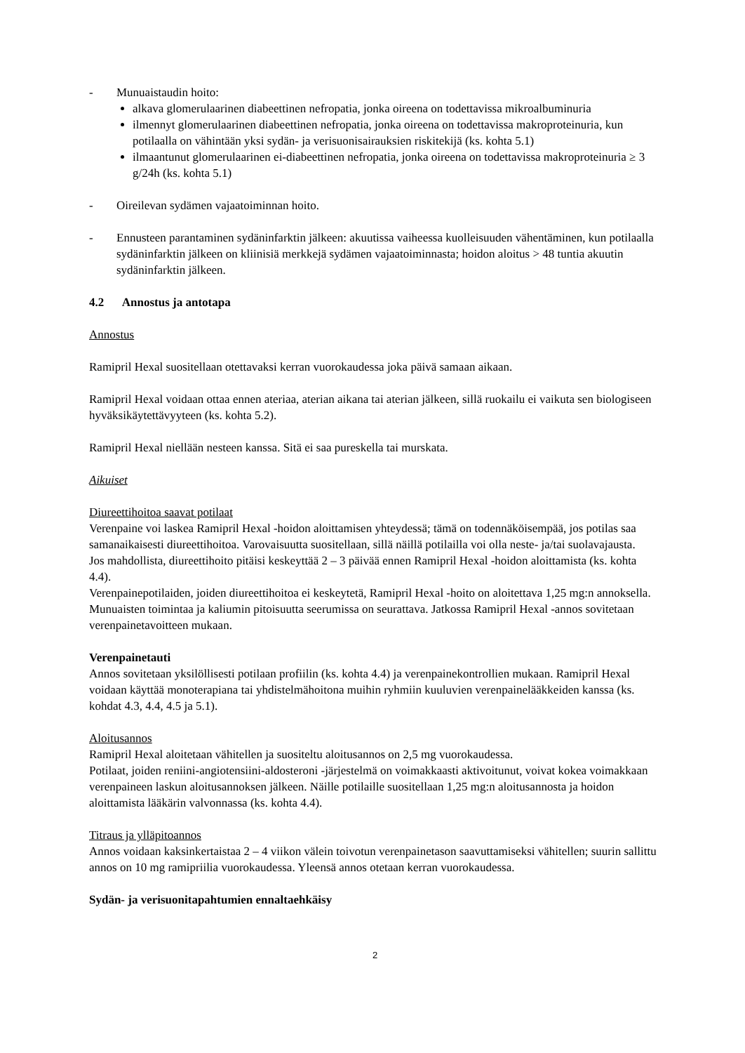- Munuaistaudin hoito:
alkava glomerulaarinen diabeettinen nefropatia, jonka oireena on todettavissa mikroalbuminuria
ilmennyt glomerulaarinen diabeettinen nefropatia, jonka oireena on todettavissa makroproteinuria, kun potilaalla on vähintään yksi sydän- ja verisuonisairauksien riskitekijä (ks. kohta 5.1)
ilmaantunut glomerulaarinen ei-diabeettinen nefropatia, jonka oireena on todettavissa makroproteinuria ≥ 3 g/24h (ks. kohta 5.1)
- Oireilevan sydämen vajaatoiminnan hoito.
- Ennusteen parantaminen sydäninfarktin jälkeen: akuutissa vaiheessa kuolleisuuden vähentäminen, kun potilaalla sydäninfarktin jälkeen on kliinisiä merkkejä sydämen vajaatoiminnasta; hoidon aloitus > 48 tuntia akuutin sydäninfarktin jälkeen.
4.2 Annostus ja antotapa
Annostus
Ramipril Hexal suositellaan otettavaksi kerran vuorokaudessa joka päivä samaan aikaan.
Ramipril Hexal voidaan ottaa ennen ateriaa, aterian aikana tai aterian jälkeen, sillä ruokailu ei vaikuta sen biologiseen hyväksikäytettävyyteen (ks. kohta 5.2).
Ramipril Hexal niellään nesteen kanssa. Sitä ei saa pureskella tai murskata.
Aikuiset
Diureettihoitoa saavat potilaat
Verenpaine voi laskea Ramipril Hexal -hoidon aloittamisen yhteydessä; tämä on todennäköisempää, jos potilas saa samanaikaisesti diureettihoitoa. Varovaisuutta suositellaan, sillä näillä potilailla voi olla neste- ja/tai suolavajausta.
Jos mahdollista, diureettihoito pitäisi keskeyttää 2 – 3 päivää ennen Ramipril Hexal -hoidon aloittamista (ks. kohta 4.4).
Verenpainepotilaiden, joiden diureettihoitoa ei keskeytetä, Ramipril Hexal -hoito on aloitettava 1,25 mg:n annoksella. Munuaisten toimintaa ja kaliumin pitoisuutta seerumissa on seurattava. Jatkossa Ramipril Hexal -annos sovitetaan verenpainetavoitteen mukaan.
Verenpainetauti
Annos sovitetaan yksilöllisesti potilaan profiilin (ks. kohta 4.4) ja verenpainekontrollien mukaan. Ramipril Hexal voidaan käyttää monoterapiana tai yhdistelmähoitona muihin ryhmiin kuuluvien verenpainelääkkeiden kanssa (ks. kohdat 4.3, 4.4, 4.5 ja 5.1).
Aloitusannos
Ramipril Hexal aloitetaan vähitellen ja suositeltu aloitusannos on 2,5 mg vuorokaudessa.
Potilaat, joiden reniini-angiotensiini-aldosteroni -järjestelmä on voimakkaasti aktivoitunut, voivat kokea voimakkaan verenpaineen laskun aloitusannoksen jälkeen. Näille potilaille suositellaan 1,25 mg:n aloitusannosta ja hoidon aloittamista lääkärin valvonnassa (ks. kohta 4.4).
Titraus ja ylläpitoannos
Annos voidaan kaksinkertaistaa 2 – 4 viikon välein toivotun verenpainetason saavuttamiseksi vähitellen; suurin sallittu annos on 10 mg ramipriilia vuorokaudessa. Yleensä annos otetaan kerran vuorokaudessa.
Sydän- ja verisuonitapahtumien ennaltaehkäisy
2